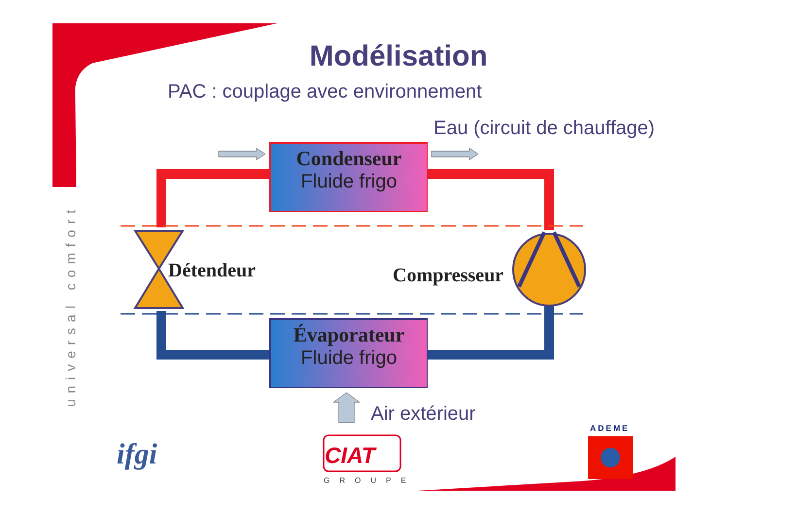Modélisation
PAC : couplage avec environnement
Eau (circuit de chauffage)
Condenseur
Fluide frigo
Détendeur Compresseur
Évaporateur
Fluide frigo
Air extérieur
universal comfort
ifgi CIAT
GROUPE
ADEME